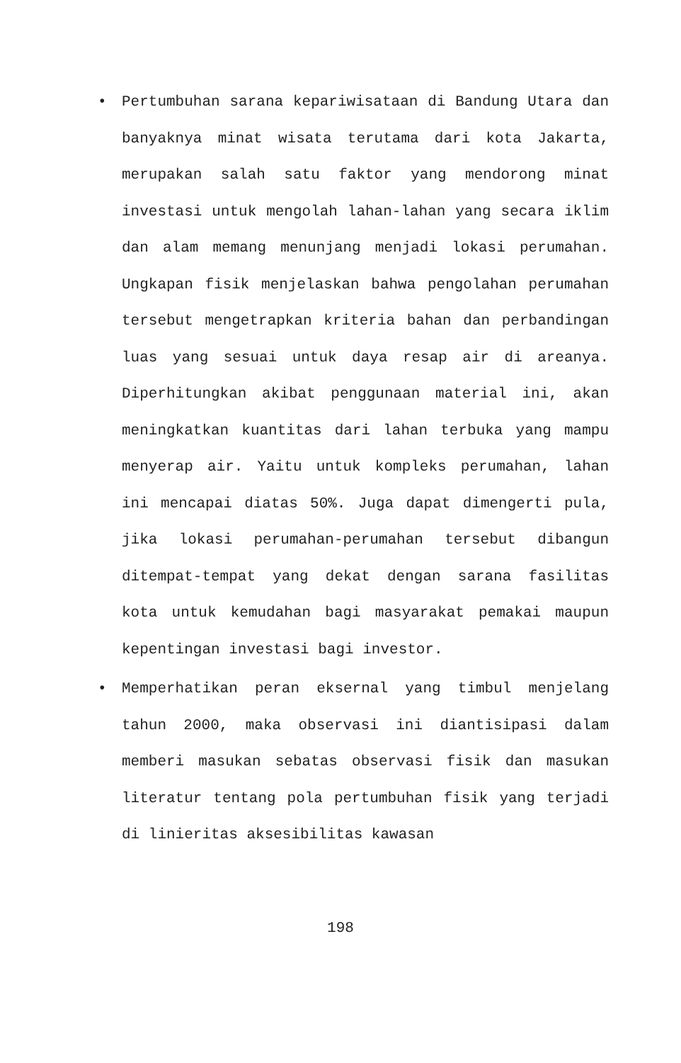• Pertumbuhan sarana kepariwisataan di Bandung Utara dan banyaknya minat wisata terutama dari kota Jakarta, merupakan salah satu faktor yang mendorong minat investasi untuk mengolah lahan-lahan yang secara iklim dan alam memang menunjang menjadi lokasi perumahan. Ungkapan fisik menjelaskan bahwa pengolahan perumahan tersebut mengetrapkan kriteria bahan dan perbandingan luas yang sesuai untuk daya resap air di areanya. Diperhitungkan akibat penggunaan material ini, akan meningkatkan kuantitas dari lahan terbuka yang mampu menyerap air. Yaitu untuk kompleks perumahan, lahan ini mencapai diatas 50%. Juga dapat dimengerti pula, jika lokasi perumahan-perumahan tersebut dibangun ditempat-tempat yang dekat dengan sarana fasilitas kota untuk kemudahan bagi masyarakat pemakai maupun kepentingan investasi bagi investor.
• Memperhatikan peran eksernal yang timbul menjelang tahun 2000, maka observasi ini diantisipasi dalam memberi masukan sebatas observasi fisik dan masukan literatur tentang pola pertumbuhan fisik yang terjadi di linieritas aksesibilitas kawasan
198